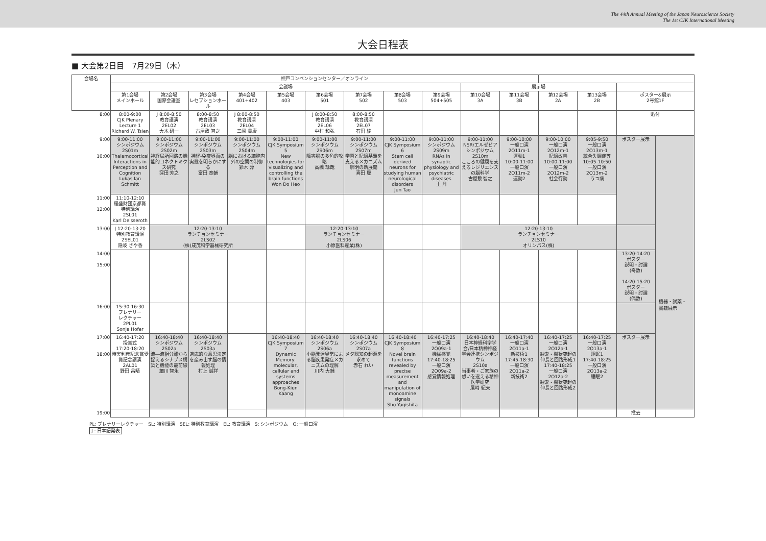The 44th Annual Meeting of the Japan Neuroscience Society
The 1st CJK International Meeting
大会日程表
■ 大会第2日目　7月29日（木）
| 会場名 | 神戸コンベンションセンター／オンライン | | | | | | | | | | | | | | |
| --- | --- | --- | --- | --- | --- | --- | --- | --- | --- | --- | --- | --- | --- | --- | --- |
| | 会議場 | | | | | | | | | 展示場 | | | | | |
| | 第1会場 メインホール | 第2会場 国際会議室 | 第3会場 レセプションホール | 第4会場 401+402 | 第5会場 403 | 第6会場 501 | 第7会場 502 | 第8会場 503 | 第9会場 504+505 | 第10会場 3A | 第11会場 3B | 第12会場 2A | 第13会場 2B | ポスター&展示 2号館1F | |
| 8:00 | 8:00-9:00 CJK Plenary Lecture 1 Richard W. Tsien | J 8:00-8:50 教育講演 2EL02 大木 研一 | 8:00-8:50 教育講演 2EL03 古屋敷 智之 | J 8:00-8:50 教育講演 2EL04 三國 貴康 | | J 8:00-8:50 教育講演 2EL06 中村 和弘 | 8:00-8:50 教育講演 2EL07 石田 綾 | | | | | | | 貼付 | |
| 9:00 10:00 | 9:00-11:00 シンポジウム 2S01m Thalamocortical Interactions in Perception and Cognition Lukas Ian Schmitt | 9:00-11:00 シンポジウム 2S02m 神経局所回路の機能的コネクトミクス研究 窪田 芳之 | 9:00-11:00 シンポジウム 2S03m 神経-免疫界面の実態を明らかにする 富田 泰輔 | 9:00-11:00 シンポジウム 2S04m 脳における細胞内外の空間の制御 鈴木 淳 | 9:00-11:00 CJK Symposium 5 New technologies for visualizing and controlling the brain functions Won Do Heo | 9:00-11:00 シンポジウム 2S06m 障害脳の多角的攻略 高橋 琢哉 | 9:00-11:00 シンポジウム 2S07m 学習と記憶基盤を支えるメカニズム解明の新展開 喜田 聡 | 9:00-11:00 CJK Symposium 6 Stem cell derived neurons for studying human neurological disorders Jun Tao | 9:00-11:00 シンポジウム 2S09m RNAs in synaptic physiology and psychiatric diseases 王 丹 | 9:00-11:00 NSR/エルゼビアシンポジウム 2S10m こころの健康を支えるレジリエンスの脳科学 古屋敷 智之 | 9:00-10:00 一般口演 2O11m-1 運動1 10:00-11:00 一般口演 2O11m-2 運動2 | 9:00-10:00 一般口演 2O12m-1 記憶改善 10:00-11:00 一般口演 2O12m-2 社会行動 | 9:05-9:50 一般口演 2O13m-1 統合失調症等 10:05-10:50 一般口演 2O13m-2 うつ病 | ポスター展示 | |
| 11:00 12:00 | 11:10-12:10 稲盛財団京都賞 特別講演 2SL01 Karl Deisseroth | | | | | | | | | | | | | | |
| 13:00 | J 12:20-13:20 特別教育講演 2SEL01 隠岐 さや香 | 12:20-13:10 ランチョンセミナー 2LS02 (株)成茂科学器械研究所 | | | | 12:20-13:10 ランチョンセミナー 2LS06 小原医科産業(株) | | | | 12:20-13:10 ランチョンセミナー 2LS10 オリンパス(株) | | | | | |
| 14:00 15:00 | | | | | | | | | | | | | | 13:20-14:20 ポスター 説明・討論 (奇数) 14:20-15:20 ポスター 説明・討論 (偶数) | |
| 16:00 | 15:30-16:30 プレナリー レクチャー 2PL01 Sonja Hofer | | | | | | | | | | | | | | |
| 17:00 18:00 | 16:40-17:20 授賞式 17:20-18:20 時実利彦記念賞受賞記念講演 2AL01 野田 昌晴 | 16:40-18:40 シンポジウム 2S02a 液―液相分離から捉えるシナプス構築と機能の最前線 細川 智永 | 16:40-18:40 シンポジウム 2S03a 適応的な意思決定を産み出す脳の情報処理 村上 誠祥 | | 16:40-18:40 CJK Symposium 7 Dynamic Memory: molecular, cellular and systems approaches Bong-Kiun Kaang | 16:40-18:40 シンポジウム 2S06a 小脳発達異常による脳疾患発症メカニズムの理解 川内 大輔 | 16:40-18:40 シンポジウム 2S07a メタ認知の起源を求めて 赤石 れい | 16:40-18:40 CJK Symposium 8 Novel brain functions revealed by precise measurement and manipulation of monoamine signals Sho Yagishita | 16:40-17:25 一般口演 2O09a-1 機械感覚 17:40-18:25 一般口演 2O09a-2 感覚情報処理 | 16:40-18:40 日本神経科学学会/日本精神神経学会連携シンポジウム 2S10a 当事者・ご家族の想いを遂える精神医学研究 尾崎 紀夫 | 16:40-17:40 一般口演 2O11a-1 新技術1 17:45-18:30 一般口演 2O11a-2 新技術2 | 16:40-17:25 一般口演 2O12a-1 軸索・樹状突起の伸長と回路形成1 17:40-18:25 一般口演 2O12a-2 軸索・樹状突起の伸長と回路形成2 | 16:40-17:25 一般口演 2O13a-1 睡眠1 17:40-18:25 一般口演 2O13a-2 睡眠2 | ポスター展示 | |
| 19:00 | | | | | | | | | | | | | | 撤去 | |
PL: プレナリーレクチャー　SL: 特別講演　SEL: 特別教育講演　EL: 教育講演　S: シンポジウム　O: 一般口演
J : 日本語発表
機器・試薬・
書籍展示